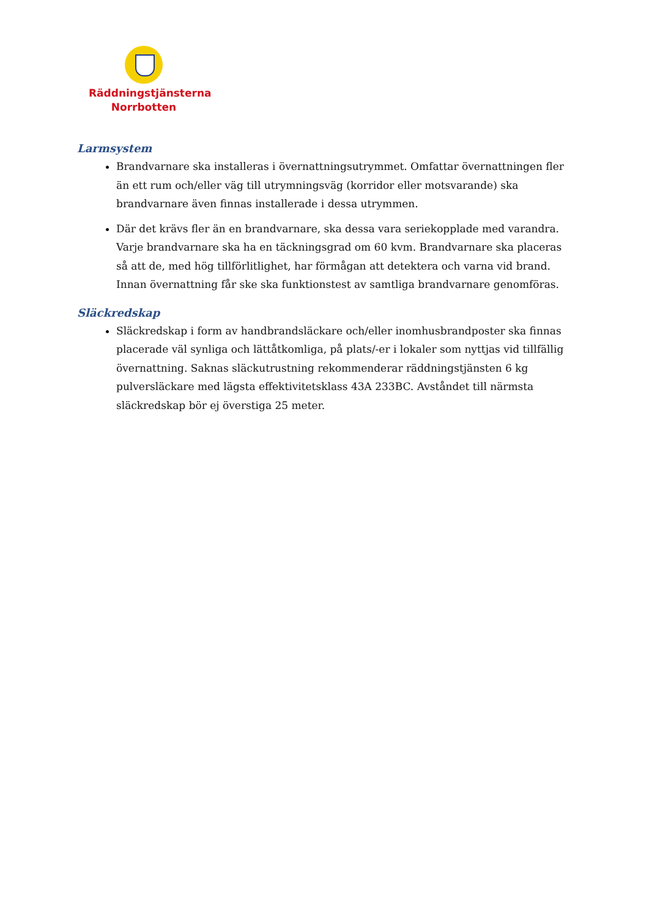Räddningstjänsterna
Norrbotten
Larmsystem
Brandvarnare ska installeras i övernattningsutrymmet. Omfattar övernattningen fler än ett rum och/eller väg till utrymningsväg (korridor eller motsvarande) ska brandvarnare även finnas installerade i dessa utrymmen.
Där det krävs fler än en brandvarnare, ska dessa vara seriekopplade med varandra. Varje brandvarnare ska ha en täckningsgrad om 60 kvm. Brandvarnare ska placeras så att de, med hög tillförlitlighet, har förmågan att detektera och varna vid brand. Innan övernattning får ske ska funktionstest av samtliga brandvarnare genomföras.
Släckredskap
Släckredskap i form av handbrandsläckare och/eller inomhusbrandposter ska finnas placerade väl synliga och lättåtkomliga, på plats/-er i lokaler som nyttjas vid tillfällig övernattning. Saknas släckutrustning rekommenderar räddningstjänsten 6 kg pulversläckare med lägsta effektivitetsklass 43A 233BC. Avståndet till närmsta släckredskap bör ej överstiga 25 meter.